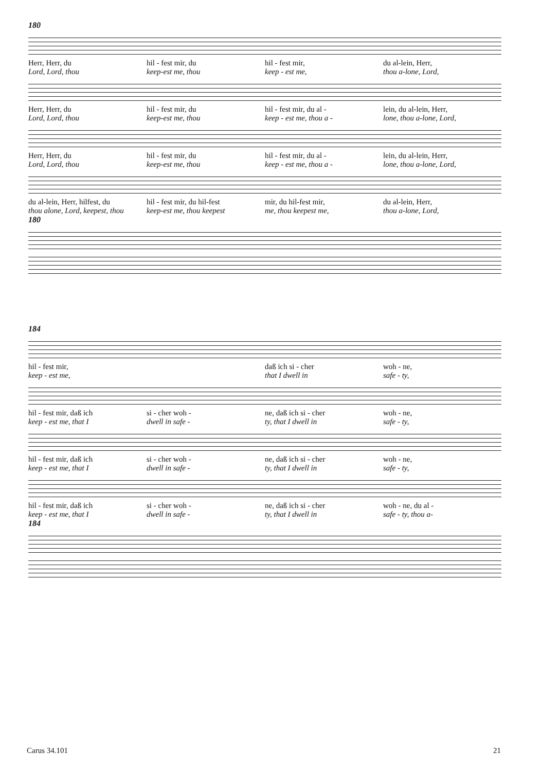180
Herr, Herr, du hil - fest mir, du hil - fest mir, du al-lein, Herr,
Lord, Lord, thou keep-est me, thou keep - est me, thou a-lone, Lord,
Herr, Herr, du hil - fest mir, du hil - fest mir, du al - lein, du al-lein, Herr,
Lord, Lord, thou keep-est me, thou keep - est me, thou a - lone, thou a-lone, Lord,
Herr, Herr, du hil - fest mir, du hil - fest mir, du al - lein, du al-lein, Herr,
Lord, Lord, thou keep-est me, thou keep - est me, thou a - lone, thou a-lone, Lord,
du al-lein, Herr, hilfest, du hil - fest mir, du hil-fest mir, du hil-fest mir, du al-lein, Herr,
thou alone, Lord, keepest, thou
keep-est me, thou keepest me, thou keepest me, thou a-lone, Lord,
180
184
hil - fest mir, daß ich si - cher woh - ne,
keep - est me, that I dwell in safe - ty,
hil - fest mir, daß ich si - cher woh - ne, daß ich si - cher woh - ne,
keep - est me, that I dwell in safe - ty, that I dwell in safe - ty,
hil - fest mir, daß ich si - cher woh - ne, daß ich si - cher woh - ne,
keep - est me, that I dwell in safe - ty, that I dwell in safe - ty,
hil - fest mir, daß ich si - cher woh - ne, daß ich si - cher woh - ne, du al -
keep - est me, that I dwell in safe - ty, that I dwell in safe - ty, thou a-
184
Carus 34.101 21